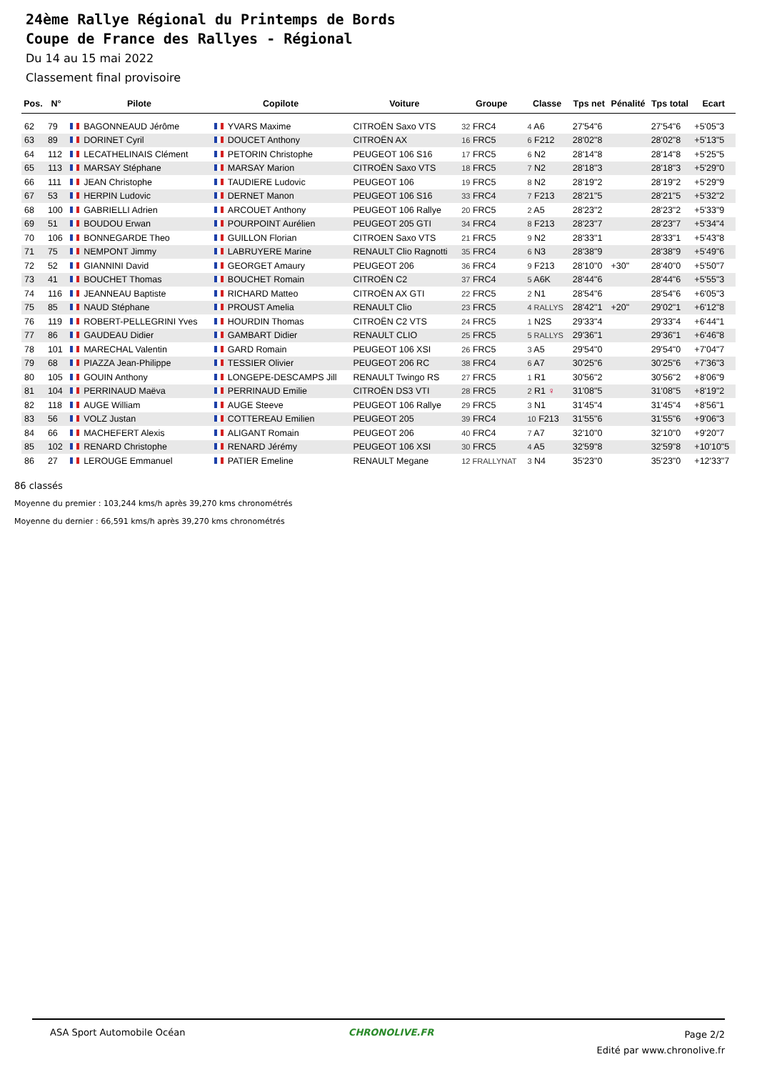24ème Rallye Régional du Printemps de Bords
Coupe de France des Rallyes - Régional
Du 14 au 15 mai 2022
Classement final provisoire
| Pos. | N° | Pilote | Copilote | Voiture | Groupe | Classe | Tps net | Pénalité | Tps total | Ecart |
| --- | --- | --- | --- | --- | --- | --- | --- | --- | --- | --- |
| 62 | 79 | BAGONNEAUD Jérôme | YVARS Maxime | CITROËN Saxo VTS | 32 FRC4 | 4 A6 | 27'54"6 | | 27'54"6 | +5'05"3 |
| 63 | 89 | DORINET Cyril | DOUCET Anthony | CITROËN AX | 16 FRC5 | 6 F212 | 28'02"8 | | 28'02"8 | +5'13"5 |
| 64 | 112 | LECATHELINAIS Clément | PETORIN Christophe | PEUGEOT 106 S16 | 17 FRC5 | 6 N2 | 28'14"8 | | 28'14"8 | +5'25"5 |
| 65 | 113 | MARSAY Stéphane | MARSAY Marion | CITROËN Saxo VTS | 18 FRC5 | 7 N2 | 28'18"3 | | 28'18"3 | +5'29"0 |
| 66 | 111 | JEAN Christophe | TAUDIERE Ludovic | PEUGEOT 106 | 19 FRC5 | 8 N2 | 28'19"2 | | 28'19"2 | +5'29"9 |
| 67 | 53 | HERPIN Ludovic | DERNET Manon | PEUGEOT 106 S16 | 33 FRC4 | 7 F213 | 28'21"5 | | 28'21"5 | +5'32"2 |
| 68 | 100 | GABRIELLI Adrien | ARCOUET Anthony | PEUGEOT 106 Rallye | 20 FRC5 | 2 A5 | 28'23"2 | | 28'23"2 | +5'33"9 |
| 69 | 51 | BOUDOU Erwan | POURPOINT Aurélien | PEUGEOT 205 GTI | 34 FRC4 | 8 F213 | 28'23"7 | | 28'23"7 | +5'34"4 |
| 70 | 106 | BONNEGARDE Theo | GUILLON Florian | CITROEN Saxo VTS | 21 FRC5 | 9 N2 | 28'33"1 | | 28'33"1 | +5'43"8 |
| 71 | 75 | NEMPONT Jimmy | LABRUYERE Marine | RENAULT Clio Ragnotti | 35 FRC4 | 6 N3 | 28'38"9 | | 28'38"9 | +5'49"6 |
| 72 | 52 | GIANNINI David | GEORGET Amaury | PEUGEOT 206 | 36 FRC4 | 9 F213 | 28'10"0 | +30" | 28'40"0 | +5'50"7 |
| 73 | 41 | BOUCHET Thomas | BOUCHET Romain | CITROËN C2 | 37 FRC4 | 5 A6K | 28'44"6 | | 28'44"6 | +5'55"3 |
| 74 | 116 | JEANNEAU Baptiste | RICHARD Matteo | CITROËN AX GTI | 22 FRC5 | 2 N1 | 28'54"6 | | 28'54"6 | +6'05"3 |
| 75 | 85 | NAUD Stéphane | PROUST Amelia | RENAULT Clio | 23 FRC5 | 4 RALLYS | 28'42"1 | +20" | 29'02"1 | +6'12"8 |
| 76 | 119 | ROBERT-PELLEGRINI Yves | HOURDIN Thomas | CITROËN C2 VTS | 24 FRC5 | 1 N2S | 29'33"4 | | 29'33"4 | +6'44"1 |
| 77 | 86 | GAUDEAU Didier | GAMBART Didier | RENAULT CLIO | 25 FRC5 | 5 RALLYS | 29'36"1 | | 29'36"1 | +6'46"8 |
| 78 | 101 | MARECHAL Valentin | GARD Romain | PEUGEOT 106 XSI | 26 FRC5 | 3 A5 | 29'54"0 | | 29'54"0 | +7'04"7 |
| 79 | 68 | PIAZZA Jean-Philippe | TESSIER Olivier | PEUGEOT 206 RC | 38 FRC4 | 6 A7 | 30'25"6 | | 30'25"6 | +7'36"3 |
| 80 | 105 | GOUIN Anthony | LONGEPE-DESCAMPS Jill | RENAULT Twingo RS | 27 FRC5 | 1 R1 | 30'56"2 | | 30'56"2 | +8'06"9 |
| 81 | 104 | PERRINAUD Maëva | PERRINAUD Emilie | CITROËN DS3 VTI | 28 FRC5 | 2 R1 ♀ | 31'08"5 | | 31'08"5 | +8'19"2 |
| 82 | 118 | AUGE William | AUGE Steeve | PEUGEOT 106 Rallye | 29 FRC5 | 3 N1 | 31'45"4 | | 31'45"4 | +8'56"1 |
| 83 | 56 | VOLZ Justan | COTTEREAU Emilien | PEUGEOT 205 | 39 FRC4 | 10 F213 | 31'55"6 | | 31'55"6 | +9'06"3 |
| 84 | 66 | MACHEFERT Alexis | ALIGANT Romain | PEUGEOT 206 | 40 FRC4 | 7 A7 | 32'10"0 | | 32'10"0 | +9'20"7 |
| 85 | 102 | RENARD Christophe | RENARD Jérémy | PEUGEOT 106 XSI | 30 FRC5 | 4 A5 | 32'59"8 | | 32'59"8 | +10'10"5 |
| 86 | 27 | LEROUGE Emmanuel | PATIER Emeline | RENAULT Megane | 12 FRALLYNAT | 3 N4 | 35'23"0 | | 35'23"0 | +12'33"7 |
86 classés
Moyenne du premier : 103,244 kms/h après 39,270 kms chronométrés
Moyenne du dernier : 66,591 kms/h après 39,270 kms chronométrés
ASA Sport Automobile Océan CHRONOLIVE.FR
Page 2/2
Edité par www.chronolive.fr